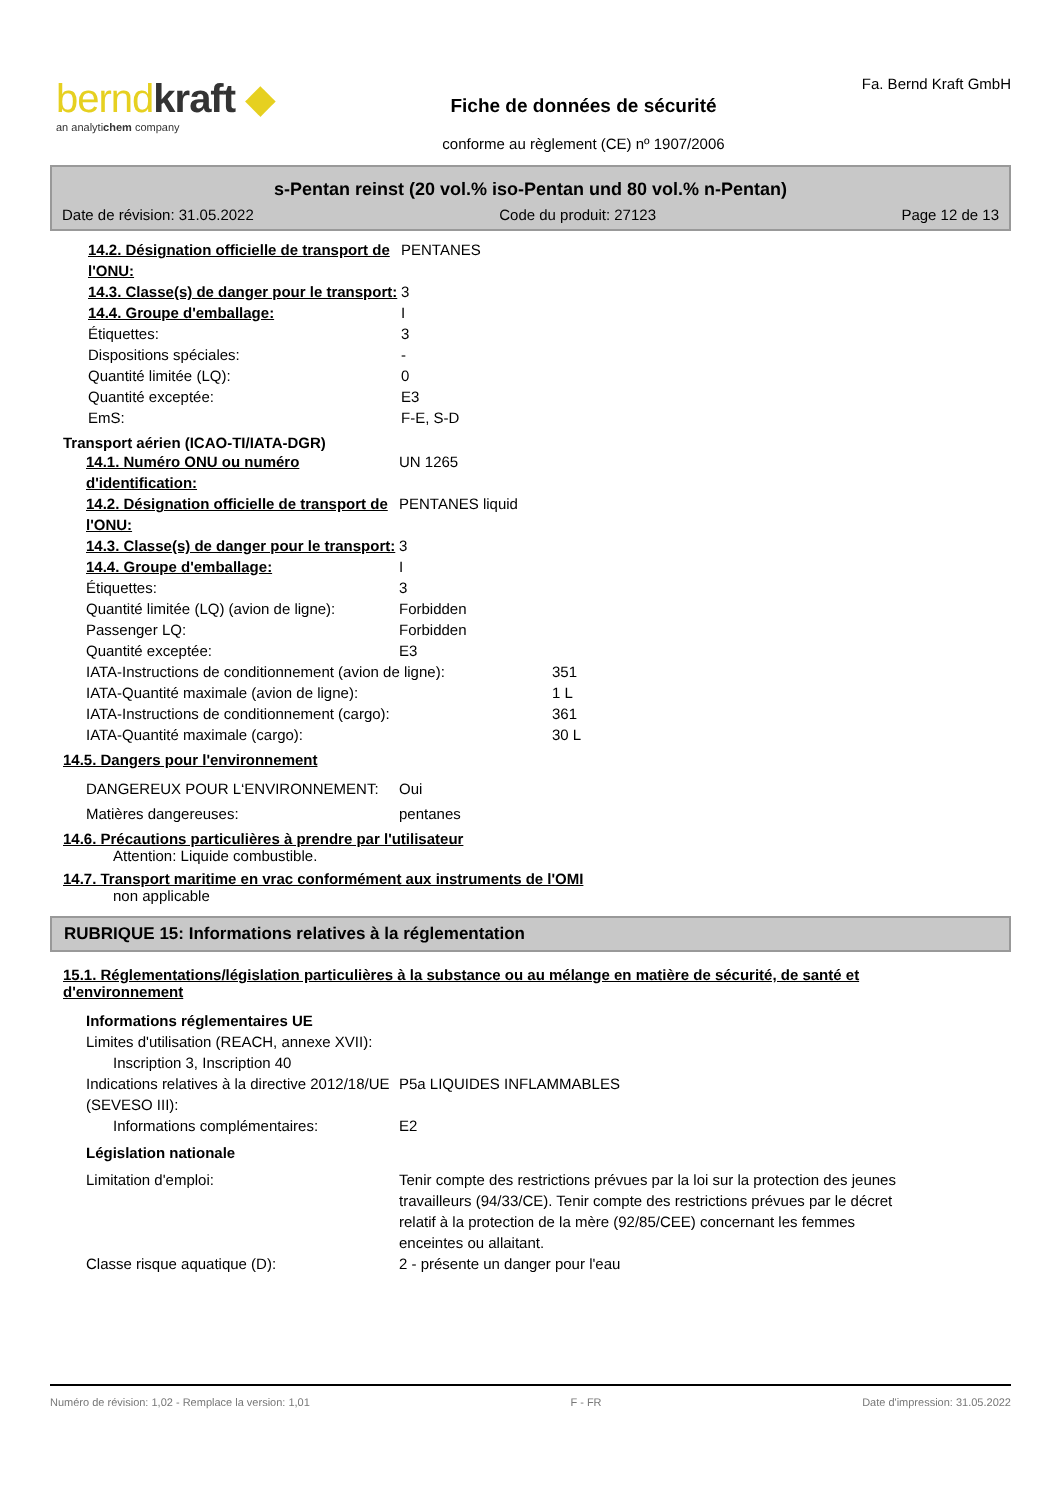berndkraft ◆
an analytichem company
Fiche de données de sécurité
conforme au règlement (CE) nº 1907/2006
Fa. Bernd Kraft GmbH
s-Pentan reinst (20 vol.% iso-Pentan und 80 vol.% n-Pentan)
Date de révision: 31.05.2022 Code du produit: 27123 Page 12 de 13
14.2. Désignation officielle de transport de l'ONU:
PENTANES
14.3. Classe(s) de danger pour le transport:
3
14.4. Groupe d'emballage: I
Étiquettes: 3
Dispositions spéciales: -
Quantité limitée (LQ): 0
Quantité exceptée: E3
EmS: F-E, S-D
Transport aérien (ICAO-TI/IATA-DGR)
14.1. Numéro ONU ou numéro d'identification:
UN 1265
14.2. Désignation officielle de transport de l'ONU:
PENTANES liquid
14.3. Classe(s) de danger pour le transport:
3
14.4. Groupe d'emballage: I
Étiquettes: 3
Quantité limitée (LQ) (avion de ligne):
Forbidden
Passenger LQ: Forbidden
Quantité exceptée: E3
IATA-Instructions de conditionnement (avion de ligne):
351
IATA-Quantité maximale (avion de ligne): 1 L
IATA-Instructions de conditionnement (cargo): 361
IATA-Quantité maximale (cargo): 30 L
14.5. Dangers pour l'environnement
DANGEREUX POUR L‘ENVIRONNEMENT: Oui
Matières dangereuses: pentanes
14.6. Précautions particulières à prendre par l'utilisateur
Attention: Liquide combustible.
14.7. Transport maritime en vrac conformément aux instruments de l'OMI
non applicable
RUBRIQUE 15: Informations relatives à la réglementation
15.1. Réglementations/législation particulières à la substance ou au mélange en matière de sécurité, de santé et d'environnement
Informations réglementaires UE
Limites d'utilisation (REACH, annexe XVII):
Inscription 3, Inscription 40
Indications relatives à la directive 2012/18/UE (SEVESO III):
P5a LIQUIDES INFLAMMABLES
Informations complémentaires: E2
Législation nationale
Limitation d'emploi: Tenir compte des restrictions prévues par la loi sur la protection des jeunes travailleurs (94/33/CE). Tenir compte des restrictions prévues par le décret relatif à la protection de la mère (92/85/CEE) concernant les femmes enceintes ou allaitant.
Classe risque aquatique (D): 2 - présente un danger pour l'eau
Numéro de révision: 1,02 - Remplace la version: 1,01 F - FR Date d'impression: 31.05.2022